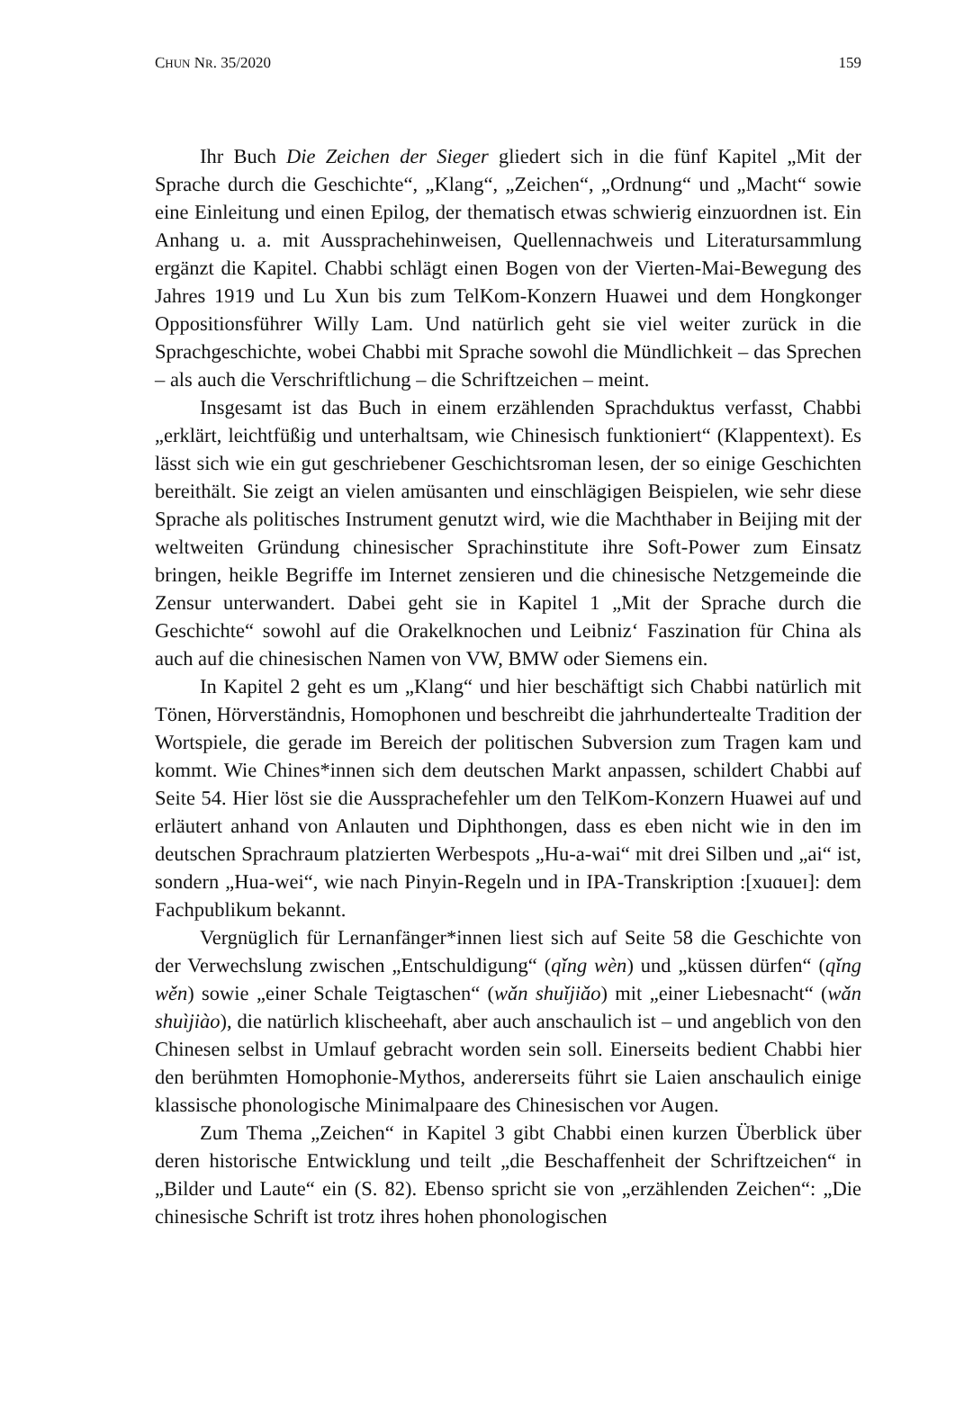CHUN NR. 35/2020 159
Ihr Buch Die Zeichen der Sieger gliedert sich in die fünf Kapitel „Mit der Sprache durch die Geschichte“, „Klang“, „Zeichen“, „Ordnung“ und „Macht“ sowie eine Einleitung und einen Epilog, der thematisch etwas schwierig einzuordnen ist. Ein Anhang u. a. mit Ausspracheh­inweisen, Quel­lennachweis und Literatursammlung ergänzt die Kapitel. Chabbi schlägt einen Bogen von der Vierten-Mai-Bewegung des Jahres 1919 und Lu Xun bis zum TelKom-Konzern Huawei und dem Hongkonger Oppositionsführer Willy Lam. Und natürlich geht sie viel weiter zurück in die Sprachgeschichte, wobei Chabbi mit Sprache sowohl die Mündlichkeit – das Sprechen – als auch die Verschriftlichung – die Schriftzeichen – meint.
Insgesamt ist das Buch in einem erzählenden Sprachduktus verfasst, Chabbi „erklärt, leichtfüßig und unterhaltsam, wie Chinesisch funktioniert“ (Klappentext). Es lässt sich wie ein gut geschriebener Geschichtsroman lesen, der so einige Geschichten bereithält. Sie zeigt an vielen amüsanten und ein­schlägigen Beispielen, wie sehr diese Sprache als politisches Instrument genutzt wird, wie die Machthaber in Beijing mit der weltweiten Gründung chinesischer Sprachinstitute ihre Soft-Power zum Einsatz bringen, heikle Begriffe im Internet zensieren und die chinesische Netzgemeinde die Zensur unterwandert. Dabei geht sie in Kapitel 1 „Mit der Sprache durch die Ge­schichte“ sowohl auf die Orakelknochen und Leibniz‘ Faszination für China als auch auf die chinesischen Namen von VW, BMW oder Siemens ein.
In Kapitel 2 geht es um „Klang“ und hier beschäftigt sich Chabbi natür­lich mit Tönen, Hörverständnis, Homophonen und beschreibt die jahrhunder­tealte Tradition der Wortspiele, die gerade im Bereich der politischen Sub­version zum Tragen kam und kommt. Wie Chines*innen sich dem deutschen Markt anpassen, schildert Chabbi auf Seite 54. Hier löst sie die Ausspra­chefehler um den TelKom-Konzern Huawei auf und erläutert anhand von Anlauten und Diphthongen, dass es eben nicht wie in den im deutschen Sprachraum platzierten Werbespots „Hu-a-wai“ mit drei Silben und „ai“ ist, sondern „Hua-wei“, wie nach Pinyin-Regeln und in IPA-Transkription :[xuɑ­ueɪ]: dem Fachpublikum bekannt.
Vergnüglich für Lernanfänger*innen liest sich auf Seite 58 die Ge­schichte von der Verwechslung zwischen „Entschuldigung“ (qǐng wèn) und „küssen dürfen“ (qǐng wěn) sowie „einer Schale Teigtaschen“ (wǎn shuǐjiǎo) mit „einer Liebesnacht“ (wǎn shuìjiào), die natürlich klischeehaft, aber auch anschaulich ist – und angeblich von den Chinesen selbst in Umlauf gebracht worden sein soll. Einerseits bedient Chabbi hier den berühmten Homophonie-Mythos, andererseits führt sie Laien anschaulich einige klassische phonologi­sche Minimalpaare des Chinesischen vor Augen.
Zum Thema „Zeichen“ in Kapitel 3 gibt Chabbi einen kurzen Überblick über deren historische Entwicklung und teilt „die Beschaffenheit der Schrift­zeichen“ in „Bilder und Laute“ ein (S. 82). Ebenso spricht sie von „erzählen­den Zeichen“: „Die chinesische Schrift ist trotz ihres hohen phonologischen